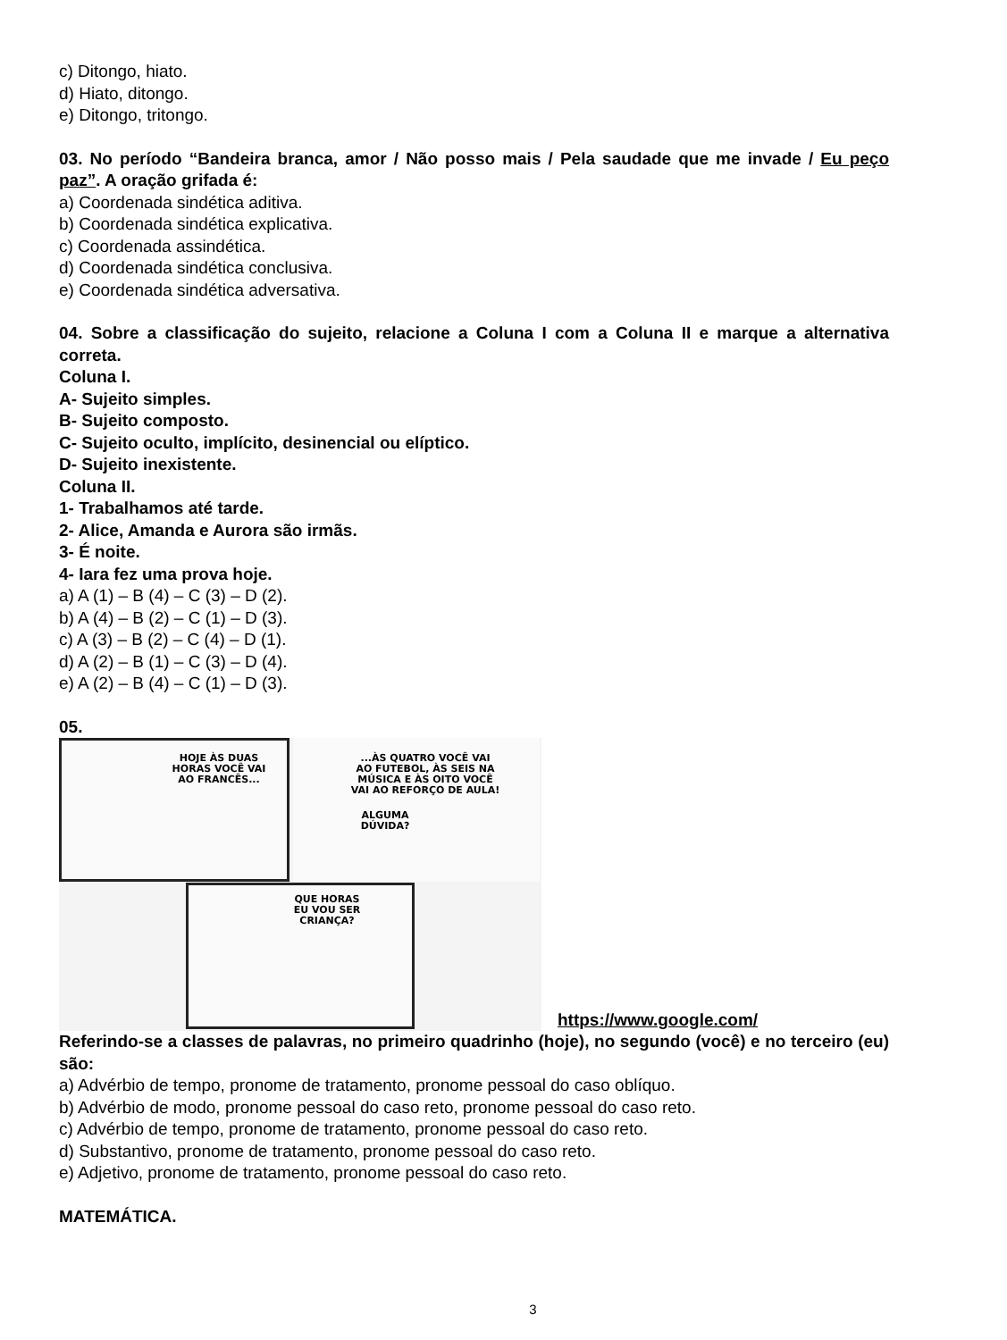c) Ditongo, hiato.
d) Hiato, ditongo.
e) Ditongo, tritongo.
03. No período “Bandeira branca, amor / Não posso mais / Pela saudade que me invade / Eu peço paz”. A oração grifada é:
a) Coordenada sindética aditiva.
b) Coordenada sindética explicativa.
c) Coordenada assindética.
d) Coordenada sindética conclusiva.
e) Coordenada sindética adversativa.
04. Sobre a classificação do sujeito, relacione a Coluna I com a Coluna II e marque a alternativa correta.
Coluna I.
A- Sujeito simples.
B- Sujeito composto.
C- Sujeito oculto, implícito, desinencial ou elíptico.
D- Sujeito inexistente.
Coluna II.
1- Trabalhamos até tarde.
2- Alice, Amanda e Aurora são irmãs.
3- É noite.
4- Iara fez uma prova hoje.
a) A (1) – B (4) – C (3) – D (2).
b) A (4) – B (2) – C (1) – D (3).
c) A (3) – B (2) – C (4) – D (1).
d) A (2) – B (1) – C (3) – D (4).
e) A (2) – B (4) – C (1) – D (3).
05.
HOJE ÀS DUAS
HORAS VOCÊ VAI
AO FRANCÊS...
...ÀS QUATRO VOCÊ VAI
AO FUTEBOL, ÀS SEIS NA
MÚSICA E ÀS OITO VOCÊ
VAI AO REFORÇO DE AULA!
ALGUMA
DÚVIDA?
QUE HORAS
EU VOU SER
CRIANÇA?
https://www.google.com/
Referindo-se a classes de palavras, no primeiro quadrinho (hoje), no segundo (você) e no terceiro (eu) são:
a) Advérbio de tempo, pronome de tratamento, pronome pessoal do caso oblíquo.
b) Advérbio de modo, pronome pessoal do caso reto, pronome pessoal do caso reto.
c) Advérbio de tempo, pronome de tratamento, pronome pessoal do caso reto.
d) Substantivo, pronome de tratamento, pronome pessoal do caso reto.
e) Adjetivo, pronome de tratamento, pronome pessoal do caso reto.
MATEMÁTICA.
3